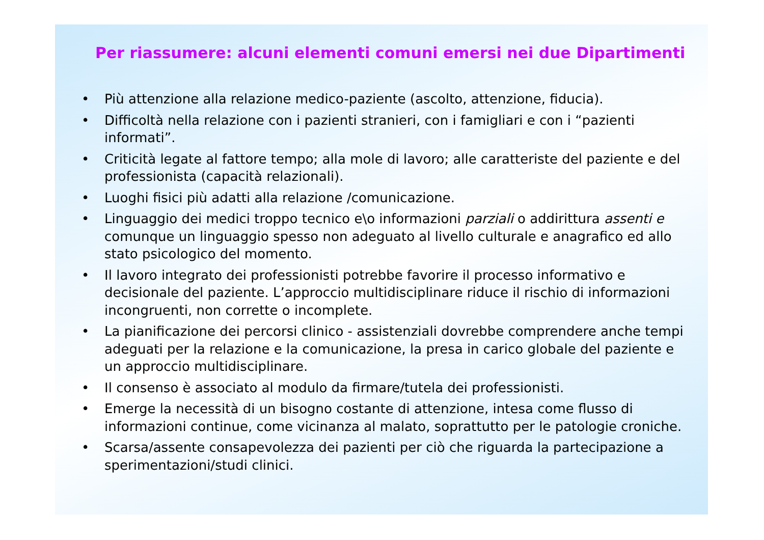Per riassumere: alcuni elementi comuni emersi nei due Dipartimenti
• Più attenzione alla relazione medico-paziente (ascolto, attenzione, fiducia).
• Difficoltà nella relazione con i pazienti stranieri, con i famigliari e con i “pazienti informati”.
• Criticità legate al fattore tempo; alla mole di lavoro; alle caratteriste del paziente e del professionista (capacità relazionali).
• Luoghi fisici più adatti alla relazione /comunicazione.
• Linguaggio dei medici troppo tecnico e\o informazioni parziali o addirittura assenti e comunque un linguaggio spesso non adeguato al livello culturale e anagrafico ed allo stato psicologico del momento.
• Il lavoro integrato dei professionisti potrebbe favorire il processo informativo e decisionale del paziente. L’approccio multidisciplinare riduce il rischio di informazioni incongruenti, non corrette o incomplete.
• La pianificazione dei percorsi clinico - assistenziali dovrebbe comprendere anche tempi adeguati per la relazione e la comunicazione, la presa in carico globale del paziente e un approccio multidisciplinare.
• Il consenso è associato al modulo da firmare/tutela dei professionisti.
• Emerge la necessità di un bisogno costante di attenzione, intesa come flusso di informazioni continue, come vicinanza al malato, soprattutto per le patologie croniche.
• Scarsa/assente consapevolezza dei pazienti per ciò che riguarda la partecipazione a sperimentazioni/studi clinici.